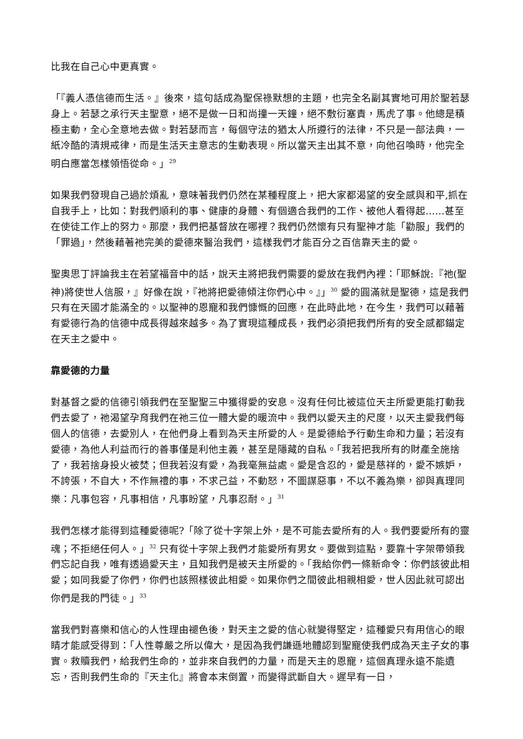比我在自己心中更真實。
「『義人憑信德而生活。』後來，這句話成為聖保祿默想的主題，也完全名副其實地可用於聖若瑟身上。若瑟之承行天主聖意，絕不是做一日和尚撞一天鐘，絕不敷衍塞責，馬虎了事。他總是積極主動，全心全意地去做。對若瑟而言，每個守法的猶太人所遵行的法律，不只是一部法典，一紙冷酷的清規戒律，而是生活天主意志的生動表現。所以當天主出其不意，向他召喚時，他完全明白應當怎樣領悟從命。」<sup>29</sup>
如果我們發現自己過於煩亂，意味著我們仍然在某種程度上，把大家都渴望的安全感與和平,抓在自我手上，比如：對我們順利的事、健康的身體、有個適合我們的工作、被他人看得起……甚至在使徒工作上的努力。那麼，我們把基督放在哪裡？我們仍然懷有只有聖神才能「勸服」我們的「罪過」，然後藉著祂完美的愛德來醫治我們，這樣我們才能百分之百信靠天主的愛。
聖奧思丁評論我主在若望福音中的話，說天主將把我們需要的愛放在我們內裡：「耶穌說:『祂(聖神)將使世人信服，』好像在說，『祂將把愛德傾注你們心中。』」<sup>30</sup> 愛的圓滿就是聖德，這是我們只有在天國才能滿全的。以聖神的恩寵和我們慷慨的回應，在此時此地，在今生，我們可以藉著有愛德行為的信德中成長得越來越多。為了實現這種成長，我們必須把我們所有的安全感都錨定在天主之愛中。
靠愛德的力量
對基督之愛的信德引領我們在至聖聖三中獲得愛的安息。沒有任何比被這位天主所愛更能打動我們去愛了，祂渴望孕育我們在祂三位一體大愛的暖流中。我們以愛天主的尺度，以天主愛我們每個人的信德，去愛別人，在他們身上看到為天主所愛的人。是愛德給予行動生命和力量；若沒有愛德，為他人利益而行的善事僅是利他主義，甚至是隱藏的自私。「我若把我所有的財產全施捨了，我若捨身投火被焚；但我若沒有愛，為我毫無益處。愛是含忍的，愛是慈祥的，愛不嫉妒，不誇張，不自大，不作無禮的事，不求己益，不動怒，不圖謀惡事，不以不義為樂，卻與真理同樂：凡事包容，凡事相信，凡事盼望，凡事忍耐。」<sup>31</sup>
我們怎樣才能得到這種愛德呢?「除了從十字架上外，是不可能去愛所有的人。我們要愛所有的靈魂；不拒絕任何人。」<sup>32</sup> 只有從十字架上我們才能愛所有男女。要做到這點，要靠十字架帶領我們忘記自我，唯有透過愛天主，且知我們是被天主所愛的。「我給你們一條新命令：你們該彼此相愛；如同我愛了你們，你們也該照樣彼此相愛。如果你們之間彼此相親相愛，世人因此就可認出你們是我的門徒。」<sup>33</sup>
當我們對喜樂和信心的人性理由褪色後，對天主之愛的信心就變得堅定，這種愛只有用信心的眼睛才能感受得到：「人性尊嚴之所以偉大，是因為我們謙遜地體認到聖寵使我們成為天主子女的事實。救贖我們，給我們生命的，並非來自我們的力量，而是天主的恩寵，這個真理永遠不能遺忘，否則我們生命的『天主化』將會本末倒置，而變得武斷自大。遲早有一日，